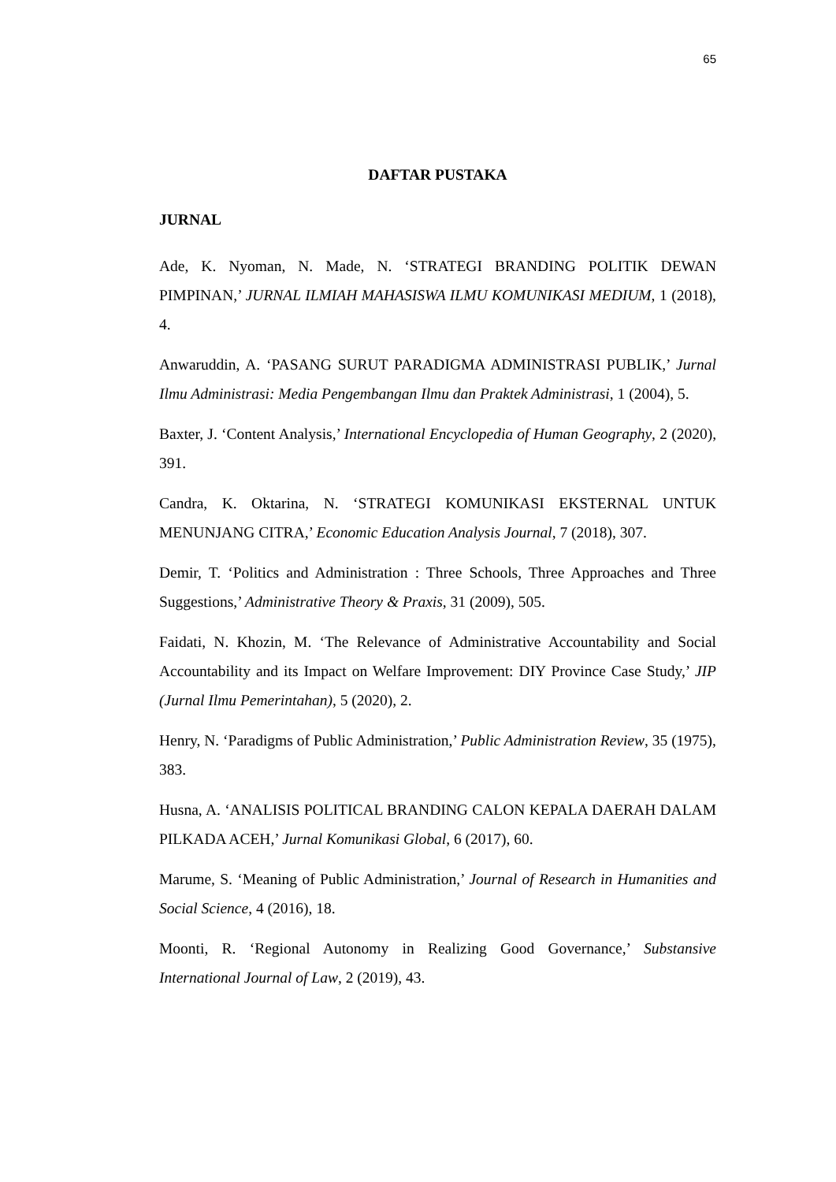65
DAFTAR PUSTAKA
JURNAL
Ade, K. Nyoman, N. Made, N. ‘STRATEGI BRANDING POLITIK DEWAN PIMPINAN,’ JURNAL ILMIAH MAHASISWA ILMU KOMUNIKASI MEDIUM, 1 (2018), 4.
Anwaruddin, A. ‘PASANG SURUT PARADIGMA ADMINISTRASI PUBLIK,’ Jurnal Ilmu Administrasi: Media Pengembangan Ilmu dan Praktek Administrasi, 1 (2004), 5.
Baxter, J. ‘Content Analysis,’ International Encyclopedia of Human Geography, 2 (2020), 391.
Candra, K. Oktarina, N. ‘STRATEGI KOMUNIKASI EKSTERNAL UNTUK MENUNJANG CITRA,’ Economic Education Analysis Journal, 7 (2018), 307.
Demir, T. ‘Politics and Administration : Three Schools, Three Approaches and Three Suggestions,’ Administrative Theory & Praxis, 31 (2009), 505.
Faidati, N. Khozin, M. ‘The Relevance of Administrative Accountability and Social Accountability and its Impact on Welfare Improvement: DIY Province Case Study,’ JIP (Jurnal Ilmu Pemerintahan), 5 (2020), 2.
Henry, N. ‘Paradigms of Public Administration,’ Public Administration Review, 35 (1975), 383.
Husna, A. ‘ANALISIS POLITICAL BRANDING CALON KEPALA DAERAH DALAM PILKADA ACEH,’ Jurnal Komunikasi Global, 6 (2017), 60.
Marume, S. ‘Meaning of Public Administration,’ Journal of Research in Humanities and Social Science, 4 (2016), 18.
Moonti, R. ‘Regional Autonomy in Realizing Good Governance,’ Substansive International Journal of Law, 2 (2019), 43.